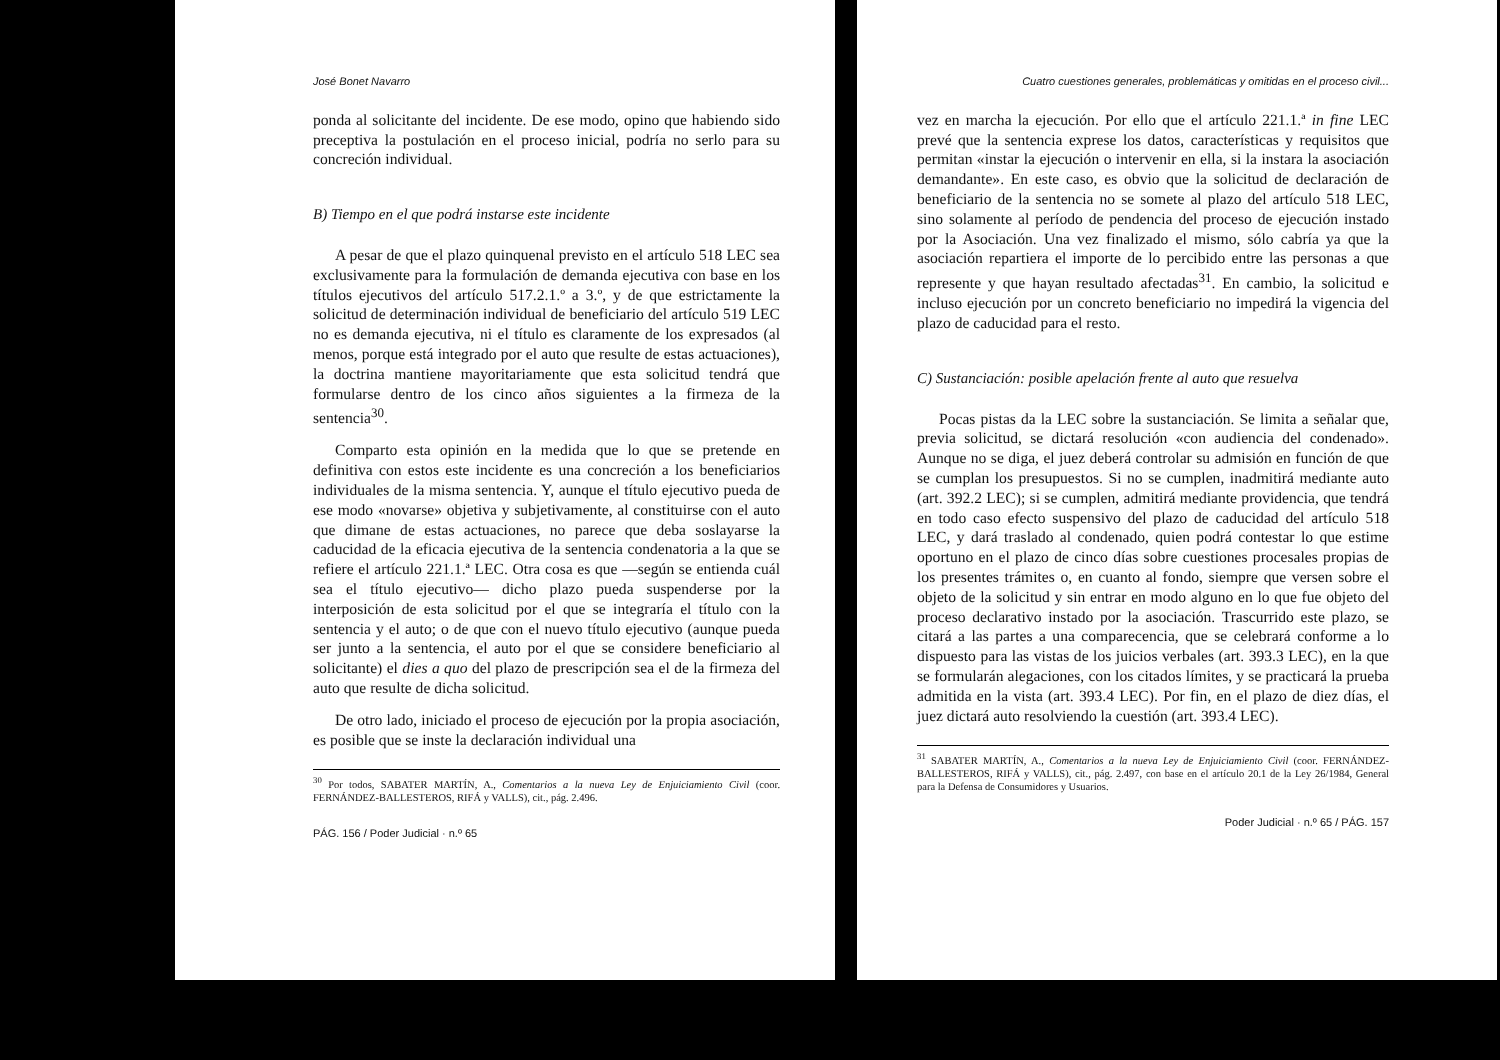José Bonet Navarro
ponda al solicitante del incidente. De ese modo, opino que habiendo sido preceptiva la postulación en el proceso inicial, podría no serlo para su concreción individual.
B) Tiempo en el que podrá instarse este incidente
A pesar de que el plazo quinquenal previsto en el artículo 518 LEC sea exclusivamente para la formulación de demanda ejecutiva con base en los títulos ejecutivos del artículo 517.2.1.º a 3.º, y de que estrictamente la solicitud de determinación individual de beneficiario del artículo 519 LEC no es demanda ejecutiva, ni el título es claramente de los expresados (al menos, porque está integrado por el auto que resulte de estas actuaciones), la doctrina mantiene mayoritariamente que esta solicitud tendrá que formularse dentro de los cinco años siguientes a la firmeza de la sentencia<sup>30</sup>.
Comparto esta opinión en la medida que lo que se pretende en definitiva con estos este incidente es una concreción a los beneficiarios individuales de la misma sentencia. Y, aunque el título ejecutivo pueda de ese modo «novarse» objetiva y subjetivamente, al constituirse con el auto que dimane de estas actuaciones, no parece que deba soslayarse la caducidad de la eficacia ejecutiva de la sentencia condenatoria a la que se refiere el artículo 221.1.ª LEC. Otra cosa es que —según se entienda cuál sea el título ejecutivo— dicho plazo pueda suspenderse por la interposición de esta solicitud por el que se integraría el título con la sentencia y el auto; o de que con el nuevo título ejecutivo (aunque pueda ser junto a la sentencia, el auto por el que se considere beneficiario al solicitante) el dies a quo del plazo de prescripción sea el de la firmeza del auto que resulte de dicha solicitud.
De otro lado, iniciado el proceso de ejecución por la propia asociación, es posible que se inste la declaración individual una
<sup>30</sup> Por todos, SABATER MARTÍN, A., Comentarios a la nueva Ley de Enjuiciamiento Civil (coor. FERNÁNDEZ-BALLESTEROS, RIFÁ y VALLS), cit., pág. 2.496.
PÁG. 156 / Poder Judicial · n.º 65
Cuatro cuestiones generales, problemáticas y omitidas en el proceso civil...
vez en marcha la ejecución. Por ello que el artículo 221.1.ª in fine LEC prevé que la sentencia exprese los datos, características y requisitos que permitan «instar la ejecución o intervenir en ella, si la instara la asociación demandante». En este caso, es obvio que la solicitud de declaración de beneficiario de la sentencia no se somete al plazo del artículo 518 LEC, sino solamente al período de pendencia del proceso de ejecución instado por la Asociación. Una vez finalizado el mismo, sólo cabría ya que la asociación repartiera el importe de lo percibido entre las personas a que represente y que hayan resultado afectadas<sup>31</sup>. En cambio, la solicitud e incluso ejecución por un concreto beneficiario no impedirá la vigencia del plazo de caducidad para el resto.
C) Sustanciación: posible apelación frente al auto que resuelva
Pocas pistas da la LEC sobre la sustanciación. Se limita a señalar que, previa solicitud, se dictará resolución «con audiencia del condenado». Aunque no se diga, el juez deberá controlar su admisión en función de que se cumplan los presupuestos. Si no se cumplen, inadmitirá mediante auto (art. 392.2 LEC); si se cumplen, admitirá mediante providencia, que tendrá en todo caso efecto suspensivo del plazo de caducidad del artículo 518 LEC, y dará traslado al condenado, quien podrá contestar lo que estime oportuno en el plazo de cinco días sobre cuestiones procesales propias de los presentes trámites o, en cuanto al fondo, siempre que versen sobre el objeto de la solicitud y sin entrar en modo alguno en lo que fue objeto del proceso declarativo instado por la asociación. Trascurrido este plazo, se citará a las partes a una comparecencia, que se celebrará conforme a lo dispuesto para las vistas de los juicios verbales (art. 393.3 LEC), en la que se formularán alegaciones, con los citados límites, y se practicará la prueba admitida en la vista (art. 393.4 LEC). Por fin, en el plazo de diez días, el juez dictará auto resolviendo la cuestión (art. 393.4 LEC).
<sup>31</sup> SABATER MARTÍN, A., Comentarios a la nueva Ley de Enjuiciamiento Civil (coor. FERNÁNDEZ-BALLESTEROS, RIFÁ y VALLS), cit., pág. 2.497, con base en el artículo 20.1 de la Ley 26/1984, General para la Defensa de Consumidores y Usuarios.
Poder Judicial · n.º 65 / PÁG. 157